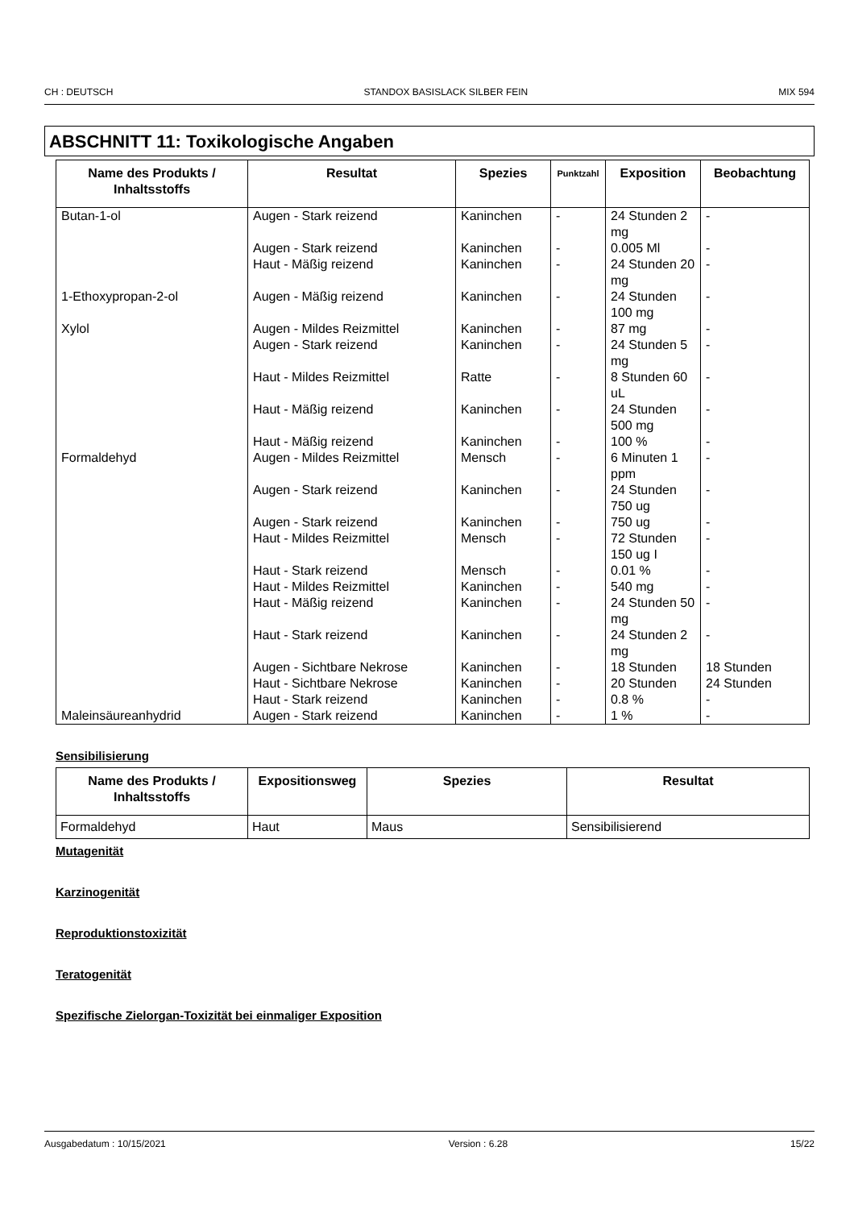CH : DEUTSCH STANDOX BASISLACK SILBER FEIN MIX 594
ABSCHNITT 11: Toxikologische Angaben
| Name des Produkts / Inhaltsstoffs | Resultat | Spezies | Punktzahl | Exposition | Beobachtung |
| --- | --- | --- | --- | --- | --- |
| Butan-1-ol | Augen - Stark reizend | Kaninchen | - | 24 Stunden 2 mg | - |
| | Augen - Stark reizend | Kaninchen | - | 0.005 Ml | - |
| | Haut - Mäßig reizend | Kaninchen | - | 24 Stunden 20 mg | - |
| 1-Ethoxypropan-2-ol | Augen - Mäßig reizend | Kaninchen | - | 24 Stunden 100 mg | - |
| Xylol | Augen - Mildes Reizmittel | Kaninchen | - | 87 mg | - |
| | Augen - Stark reizend | Kaninchen | - | 24 Stunden 5 mg | - |
| | Haut - Mildes Reizmittel | Ratte | - | 8 Stunden 60 uL | - |
| | Haut - Mäßig reizend | Kaninchen | - | 24 Stunden 500 mg | - |
| | Haut - Mäßig reizend | Kaninchen | - | 100 % | - |
| Formaldehyd | Augen - Mildes Reizmittel | Mensch | - | 6 Minuten 1 ppm | - |
| | Augen - Stark reizend | Kaninchen | - | 24 Stunden 750 ug | - |
| | Augen - Stark reizend | Kaninchen | - | 750 ug | - |
| | Haut - Mildes Reizmittel | Mensch | - | 72 Stunden 150 ug I | - |
| | Haut - Stark reizend | Mensch | - | 0.01 % | - |
| | Haut - Mildes Reizmittel | Kaninchen | - | 540 mg | - |
| | Haut - Mäßig reizend | Kaninchen | - | 24 Stunden 50 mg | - |
| | Haut - Stark reizend | Kaninchen | - | 24 Stunden 2 mg | - |
| | Augen - Sichtbare Nekrose | Kaninchen | - | 18 Stunden | 18 Stunden |
| | Haut - Sichtbare Nekrose | Kaninchen | - | 20 Stunden | 24 Stunden |
| | Haut - Stark reizend | Kaninchen | - | 0.8 % | - |
| Maleinsäureanhydrid | Augen - Stark reizend | Kaninchen | - | 1 % | - |
Sensibilisierung
| Name des Produkts / Inhaltsstoffs | Expositionsweg | Spezies | Resultat |
| --- | --- | --- | --- |
| Formaldehyd | Haut | Maus | Sensibilisierend |
Mutagenität
Karzinogenität
Reproduktionstoxizität
Teratogenität
Spezifische Zielorgan-Toxizität bei einmaliger Exposition
Ausgabedatum : 10/15/2021 Version : 6.28 15/22